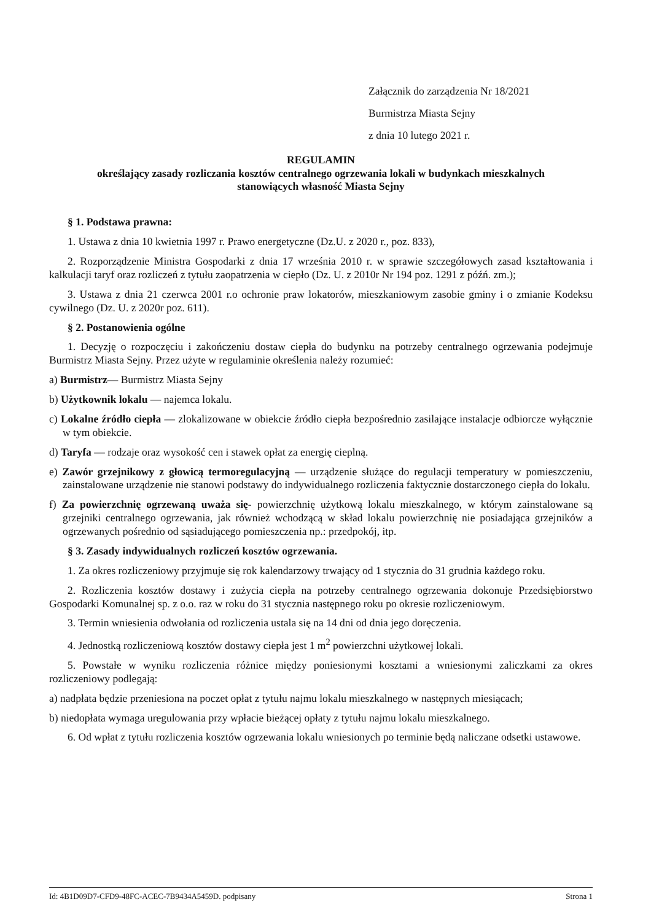Załącznik do zarządzenia Nr 18/2021
Burmistrza Miasta Sejny
z dnia 10 lutego 2021 r.
REGULAMIN
określający zasady rozliczania kosztów centralnego ogrzewania lokali w budynkach mieszkalnych
stanowiących własność Miasta Sejny
§ 1. Podstawa prawna:
1. Ustawa z dnia 10 kwietnia 1997 r. Prawo energetyczne (Dz.U. z 2020 r., poz. 833),
2. Rozporządzenie Ministra Gospodarki z dnia 17 września 2010 r. w sprawie szczegółowych zasad kształtowania i kalkulacji taryf oraz rozliczeń z tytułu zaopatrzenia w ciepło (Dz. U. z 2010r Nr 194 poz. 1291 z późń. zm.);
3. Ustawa z dnia 21 czerwca 2001 r.o ochronie praw lokatorów, mieszkaniowym zasobie gminy i o zmianie Kodeksu cywilnego (Dz. U. z 2020r poz. 611).
§ 2. Postanowienia ogólne
1. Decyzję o rozpoczęciu i zakończeniu dostaw ciepła do budynku na potrzeby centralnego ogrzewania podejmuje Burmistrz Miasta Sejny. Przez użyte w regulaminie określenia należy rozumieć:
a) Burmistrz— Burmistrz Miasta Sejny
b) Użytkownik lokalu — najemca lokalu.
c) Lokalne źródło ciepła — zlokalizowane w obiekcie źródło ciepła bezpośrednio zasilające instalacje odbiorcze wyłącznie w tym obiekcie.
d) Taryfa — rodzaje oraz wysokość cen i stawek opłat za energię cieplną.
e) Zawór grzejnikowy z głowicą termoregulacyjną — urządzenie służące do regulacji temperatury w pomieszczeniu, zainstalowane urządzenie nie stanowi podstawy do indywidualnego rozliczenia faktycznie dostarczonego ciepła do lokalu.
f) Za powierzchnię ogrzewaną uważa się- powierzchnię użytkową lokalu mieszkalnego, w którym zainstalowane są grzejniki centralnego ogrzewania, jak również wchodzącą w skład lokalu powierzchnię nie posiadająca grzejników a ogrzewanych pośrednio od sąsiadującego pomieszczenia np.: przedpokój, itp.
§ 3. Zasady indywidualnych rozliczeń kosztów ogrzewania.
1. Za okres rozliczeniowy przyjmuje się rok kalendarzowy trwający od 1 stycznia do 31 grudnia każdego roku.
2. Rozliczenia kosztów dostawy i zużycia ciepła na potrzeby centralnego ogrzewania dokonuje Przedsiębiorstwo Gospodarki Komunalnej sp. z o.o. raz w roku do 31 stycznia następnego roku po okresie rozliczeniowym.
3. Termin wniesienia odwołania od rozliczenia ustala się na 14 dni od dnia jego doręczenia.
4. Jednostką rozliczeniową kosztów dostawy ciepła jest 1 m<sup>2</sup> powierzchni użytkowej lokali.
5. Powstałe w wyniku rozliczenia różnice między poniesionymi kosztami a wniesionymi zaliczkami za okres rozliczeniowy podlegają:
a) nadpłata będzie przeniesiona na poczet opłat z tytułu najmu lokalu mieszkalnego w następnych miesiącach;
b) niedopłata wymaga uregulowania przy wpłacie bieżącej opłaty z tytułu najmu lokalu mieszkalnego.
6. Od wpłat z tytułu rozliczenia kosztów ogrzewania lokalu wniesionych po terminie będą naliczane odsetki ustawowe.
Id: 4B1D09D7-CFD9-48FC-ACEC-7B9434A5459D. podpisany Strona 1